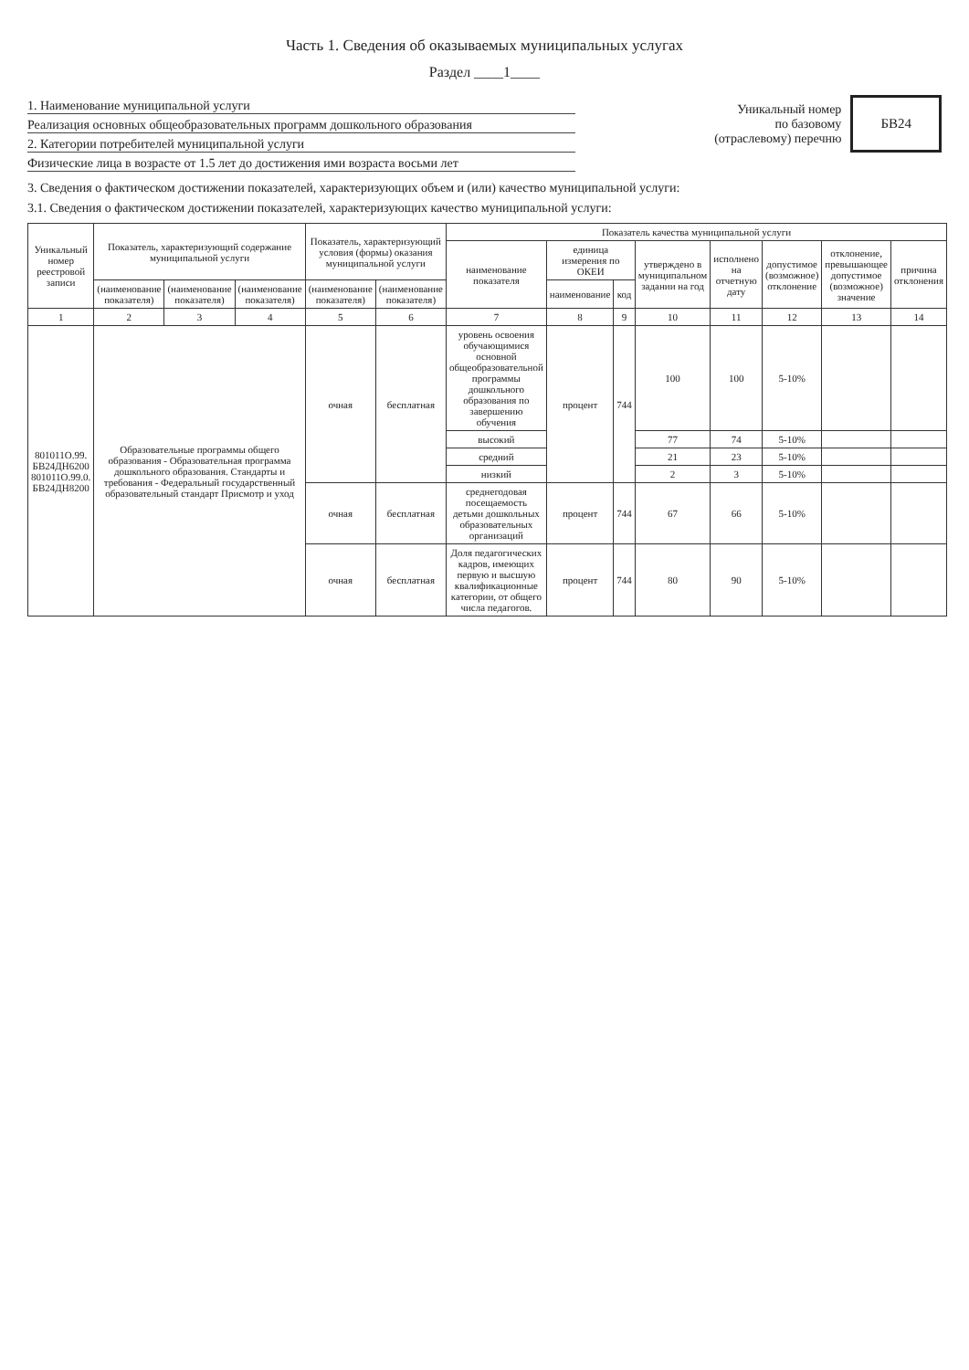Часть 1. Сведения об оказываемых муниципальных услугах
Раздел ____1____
1. Наименование муниципальной услуги
Реализация основных общеобразовательных программ дошкольного образования
2. Категории потребителей муниципальной услуги
Физические лица в возрасте от 1.5 лет до достижения ими возраста восьми лет
Уникальный номер
по базовому
(отраслевому) перечню
БВ24
3. Сведения о фактическом достижении показателей, характеризующих объем и (или) качество муниципальной услуги:
3.1. Сведения о фактическом достижении показателей, характеризующих качество муниципальной услуги:
| Уникальный номер реестровой записи | Показатель, характеризующий содержание муниципальной услуги | | | Показатель, характеризующий условия (формы) оказания муниципальной услуги | | Показатель качества муниципальной услуги | | | | | | | |
| --- | --- | --- | --- | --- | --- | --- | --- | --- | --- | --- | --- | --- | --- |
| | | | | | | наименование показателя | единица измерения по ОКЕИ | | утверждено в муниципальном задании на год | исполнено на отчетную дату | допустимое (возможное) отклонение | отклонение, превышающее допустимое (возможное) значение | причина отклонения |
| | (наименование показателя) | (наименование показателя) | (наименование показателя) | (наименование показателя) | (наименование показателя) | | наименование | код | | | | | |
| 1 | 2 | 3 | 4 | 5 | 6 | 7 | 8 | 9 | 10 | 11 | 12 | 13 | 14 |
| 801011О.99. БВ24ДН6200 801011О.99.0. БВ24ДН8200 | Образовательные программы общего образования - Образовательная программа дошкольного образования. Стандарты и требования - Федеральный государственный образовательный стандарт Присмотр и уход | | | очная | бесплатная | уровень освоения обучающимися основной общеобразовательной программы дошкольного образования по завершению обучения | процент | 744 | 100 | 100 | 5-10% | | |
| | | | | | | высокий | | | 77 | 74 | 5-10% | | |
| | | | | | | средний | | | 21 | 23 | 5-10% | | |
| | | | | | | низкий | | | 2 | 3 | 5-10% | | |
| | | | | очная | бесплатная | среднегодовая посещаемость детьми дошкольных образовательных организаций | процент | 744 | 67 | 66 | 5-10% | | |
| | | | | очная | бесплатная | Доля педагогических кадров, имеющих первую и высшую квалификационные категории, от общего числа педагогов. | процент | 744 | 80 | 90 | 5-10% | | |